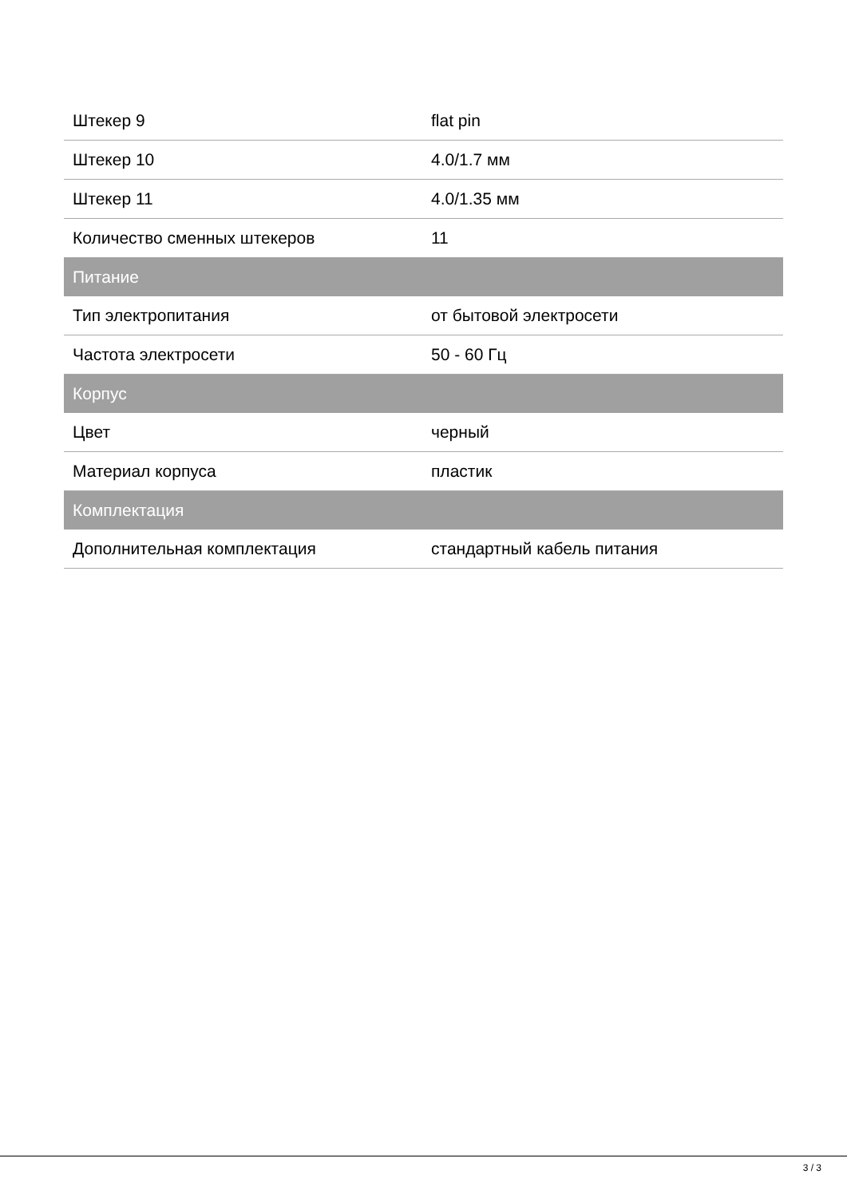| Штекер 9 | flat pin |
| Штекер 10 | 4.0/1.7 мм |
| Штекер 11 | 4.0/1.35 мм |
| Количество сменных штекеров | 11 |
| Питание | |
| Тип электропитания | от бытовой электросети |
| Частота электросети | 50 - 60 Гц |
| Корпус | |
| Цвет | черный |
| Материал корпуса | пластик |
| Комплектация | |
| Дополнительная комплектация | стандартный кабель питания |
3 / 3